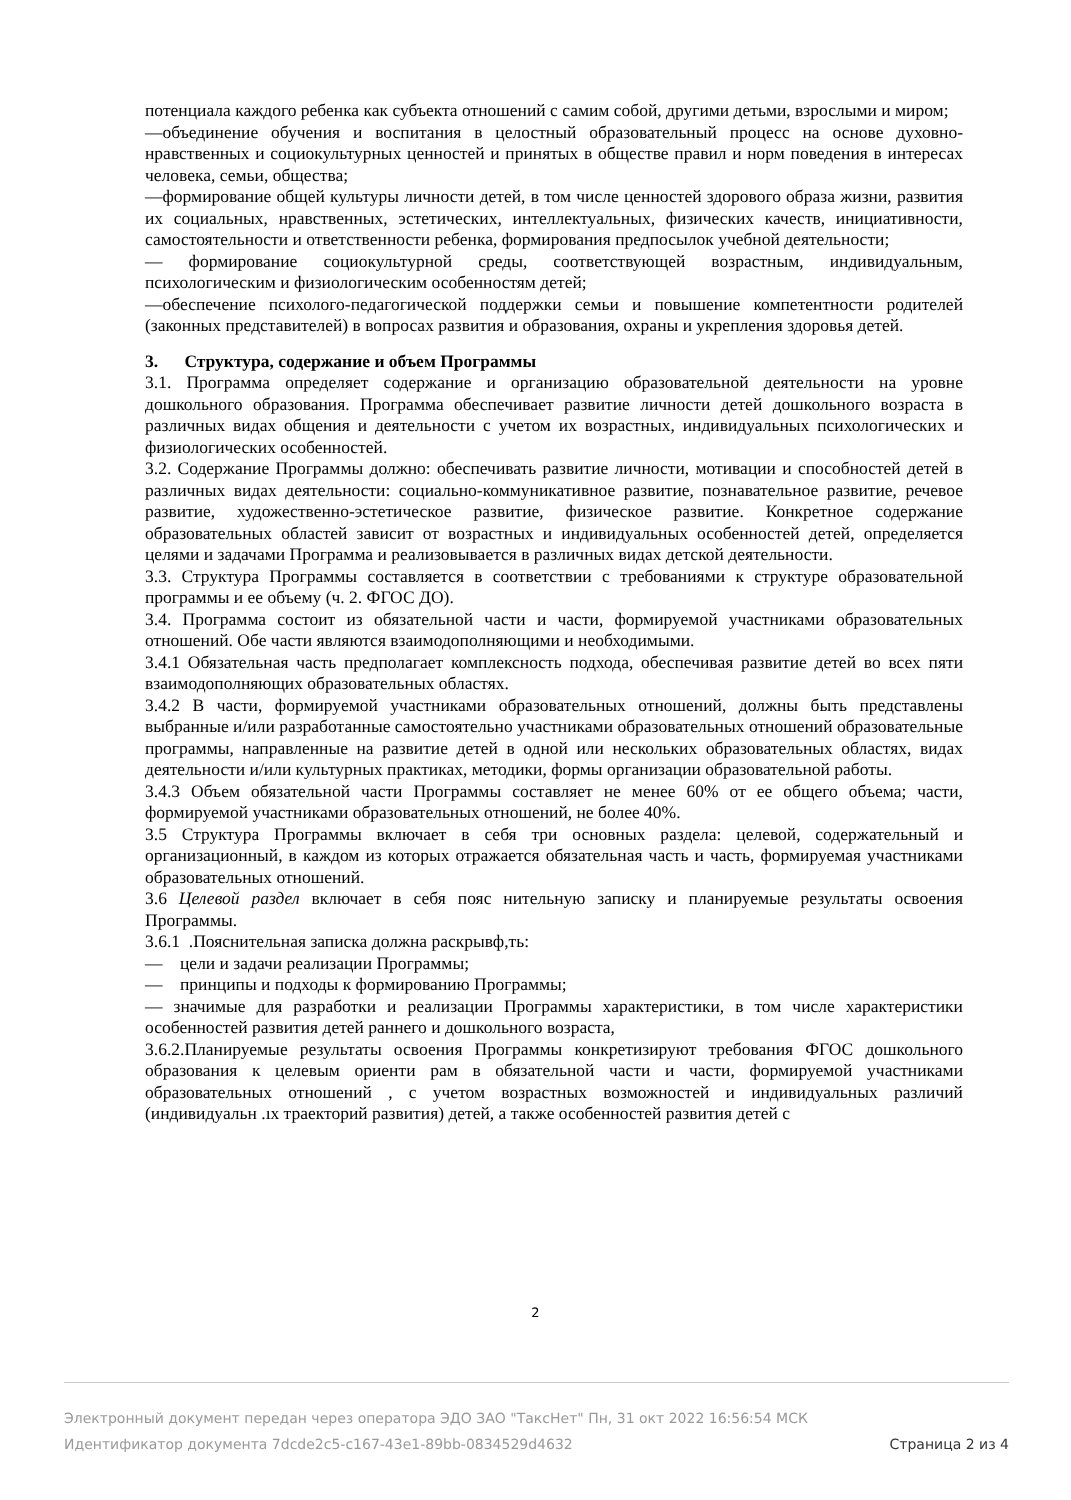потенциала каждого ребенка как субъекта отношений с самим собой, другими детьми, взрослыми и миром;
—объединение обучения и воспитания в целостный образовательный процесс на основе духовно-нравственных и социокультурных ценностей и принятых в обществе правил и норм поведения в интересах человека, семьи, общества;
—формирование общей культуры личности детей, в том числе ценностей здорового образа жизни, развития их социальных, нравственных, эстетических, интеллектуальных, физических качеств, инициативности, самостоятельности и ответственности ребенка, формирования предпосылок учебной деятельности;
— формирование социокультурной среды, соответствующей возрастным, индивидуальным, психологическим и физиологическим особенностям детей;
—обеспечение психолого-педагогической поддержки семьи и повышение компетентности родителей (законных представителей) в вопросах развития и образования, охраны и укрепления здоровья детей.
3. Структура, содержание и объем Программы
3.1. Программа определяет содержание и организацию образовательной деятельности на уровне дошкольного образования. Программа обеспечивает развитие личности детей дошкольного возраста в различных видах общения и деятельности с учетом их возрастных, индивидуальных психологических и физиологических особенностей.
3.2. Содержание Программы должно: обеспечивать развитие личности, мотивации и способностей детей в различных видах деятельности: социально-коммуникативное развитие, познавательное развитие, речевое развитие, художественно-эстетическое развитие, физическое развитие. Конкретное содержание образовательных областей зависит от возрастных и индивидуальных особенностей детей, определяется целями и задачами Программа и реализовывается в различных видах детской деятельности.
3.3. Структура Программы составляется в соответствии с требованиями к структуре образовательной программы и ее объему (ч. 2. ФГОС ДО).
3.4. Программа состоит из обязательной части и части, формируемой участниками образовательных отношений. Обе части являются взаимодополняющими и необходимыми.
3.4.1 Обязательная часть предполагает комплексность подхода, обеспечивая развитие детей во всех пяти взаимодополняющих образовательных областях.
3.4.2 В части, формируемой участниками образовательных отношений, должны быть представлены выбранные и/или разработанные самостоятельно участниками образовательных отношений образовательные программы, направленные на развитие детей в одной или нескольких образовательных областях, видах деятельности и/или культурных практиках, методики, формы организации образовательной работы.
3.4.3 Объем обязательной части Программы составляет не менее 60% от ее общего объема; части, формируемой участниками образовательных отношений, не более 40%.
3.5 Структура Программы включает в себя три основных раздела: целевой, содержательный и организационный, в каждом из которых отражается обязательная часть и часть, формируемая участниками образовательных отношений.
3.6 Целевой раздел включает в себя пояс нительную записку и планируемые результаты освоения Программы.
3.6.1 .Пояснительная записка должна раскрывф,ть:
— цели и задачи реализации Программы;
— принципы и подходы к формированию Программы;
— значимые для разработки и реализации Программы характеристики, в том числе характеристики особенностей развития детей раннего и дошкольного возраста,
3.6.2.Планируемые результаты освоения Программы конкретизируют требования ФГОС дошкольного образования к целевым ориенти рам в обязательной части и части, формируемой участниками образовательных отношений , с учетом возрастных возможностей и индивидуальных различий (индивидуальн .ıx траекторий развития) детей, а также особенностей развития детей с
2
Электронный документ передан через оператора ЭДО ЗАО "ТаксНет" Пн, 31 окт 2022 16:56:54 МСК
Идентификатор документа 7dcde2c5-c167-43e1-89bb-0834529d4632 Страница 2 из 4